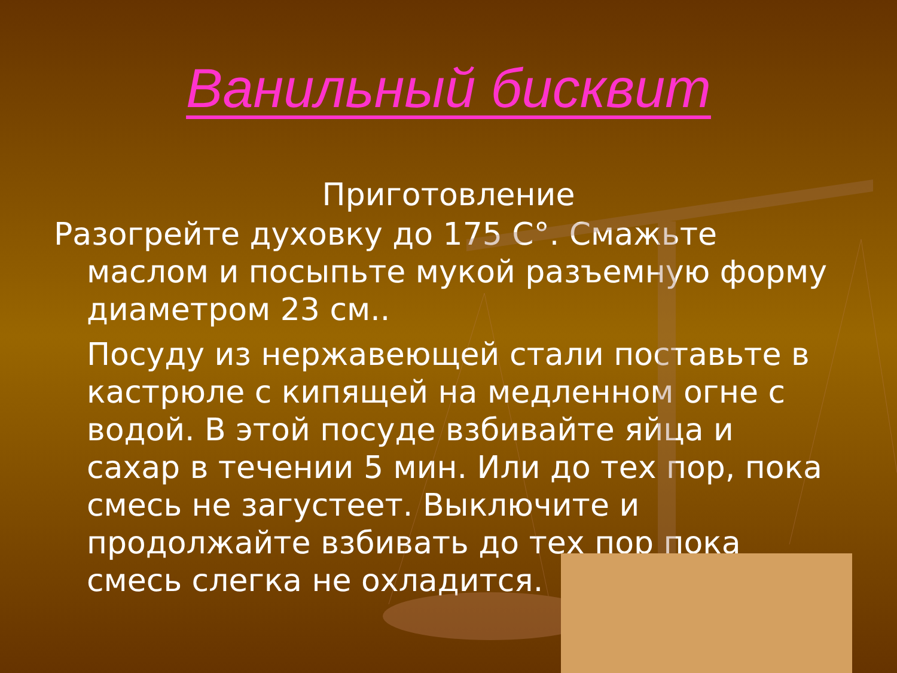Ванильный бисквит
Приготовление
Разогрейте духовку до 175 С°. Смажьте маслом и посыпьте мукой разъемную форму диаметром 23 см..
Посуду из нержавеющей стали поставьте в кастрюле с кипящей на медленном огне с водой. В этой посуде взбивайте яйца и сахар в течении 5 мин. Или до тех пор, пока смесь не загустеет. Выключите и продолжайте взбивать до тех пор пока смесь слегка не охладится.